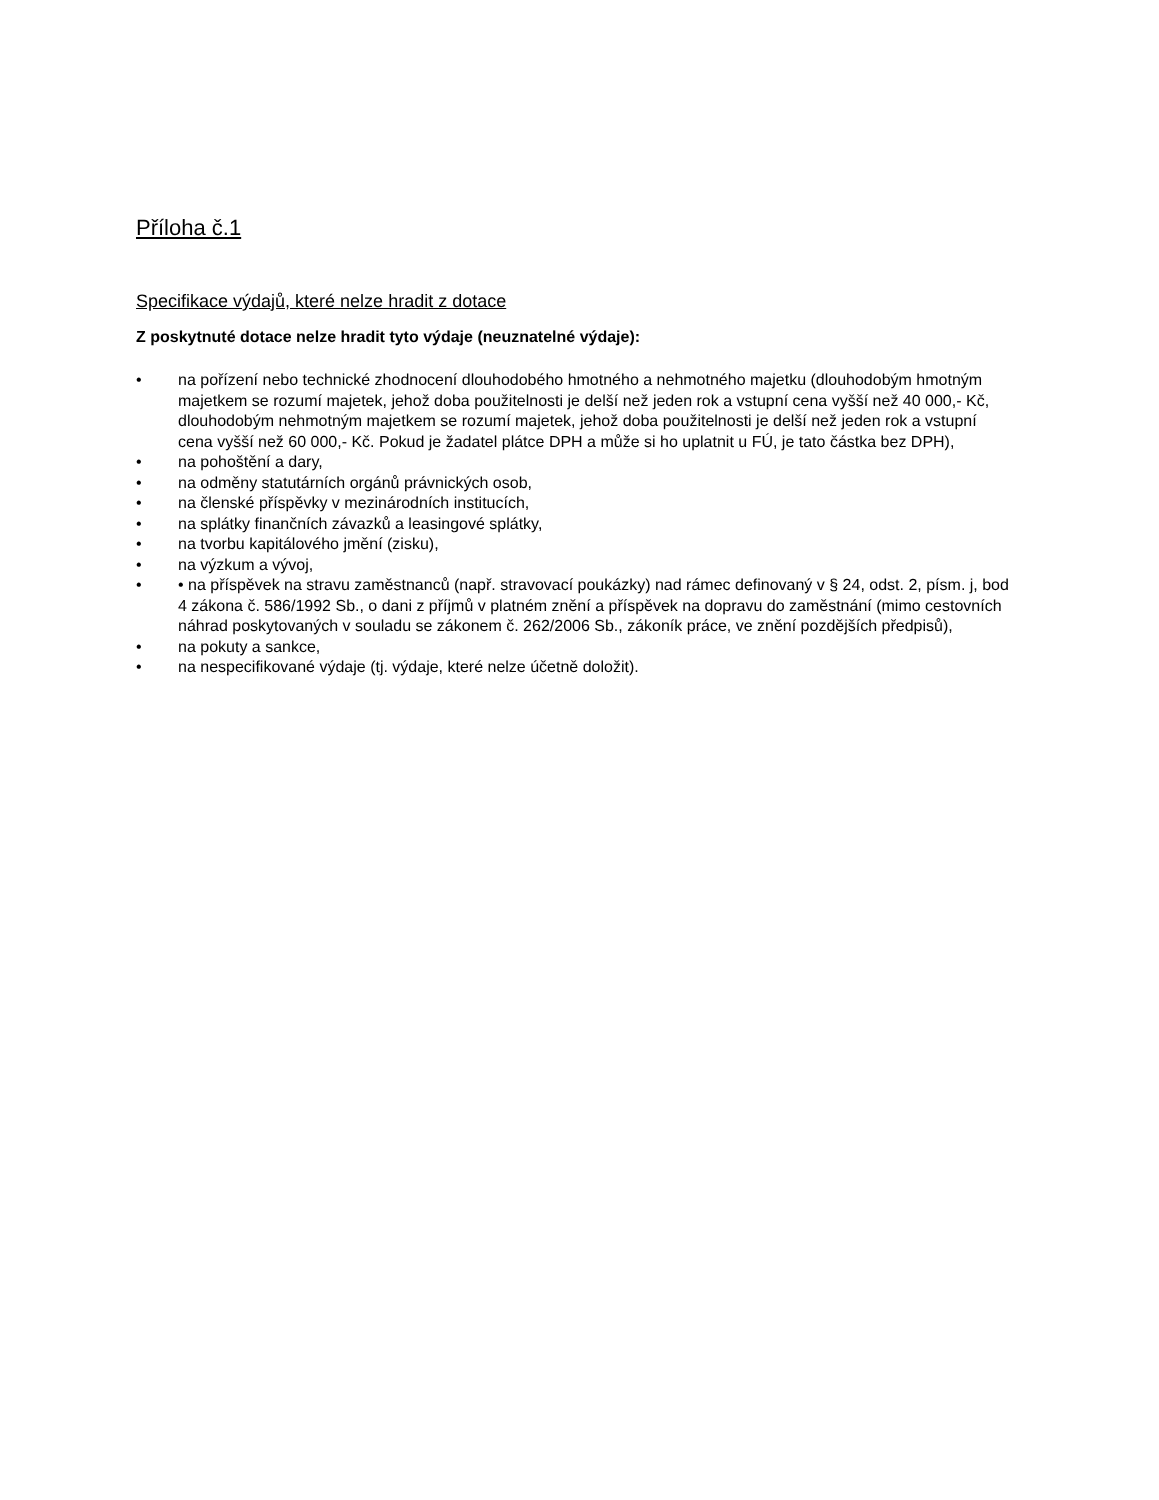Příloha č.1
Specifikace výdajů, které nelze hradit z dotace
Z poskytnuté dotace nelze hradit tyto výdaje (neuznatelné výdaje):
• na pořízení nebo technické zhodnocení dlouhodobého hmotného a nehmotného majetku (dlouhodobým hmotným majetkem se rozumí majetek, jehož doba použitelnosti je delší než jeden rok a vstupní cena vyšší než 40 000,- Kč, dlouhodobým nehmotným majetkem se rozumí majetek, jehož doba použitelnosti je delší než jeden rok a vstupní cena vyšší než 60 000,- Kč. Pokud je žadatel plátce DPH a může si ho uplatnit u FÚ, je tato částka bez DPH),
• na pohoštění a dary,
• na odměny statutárních orgánů právnických osob,
• na členské příspěvky v mezinárodních institucích,
• na splátky finančních závazků a leasingové splátky,
• na tvorbu kapitálového jmění (zisku),
• na výzkum a vývoj,
• • na příspěvek na stravu zaměstnanců (např. stravovací poukázky) nad rámec definovaný v § 24, odst. 2, písm. j, bod 4 zákona č. 586/1992 Sb., o dani z příjmů v platném znění a příspěvek na dopravu do zaměstnání (mimo cestovních náhrad poskytovaných v souladu se zákonem č. 262/2006 Sb., zákoník práce, ve znění pozdějších předpisů),
• na pokuty a sankce,
• na nespecifikované výdaje (tj. výdaje, které nelze účetně doložit).